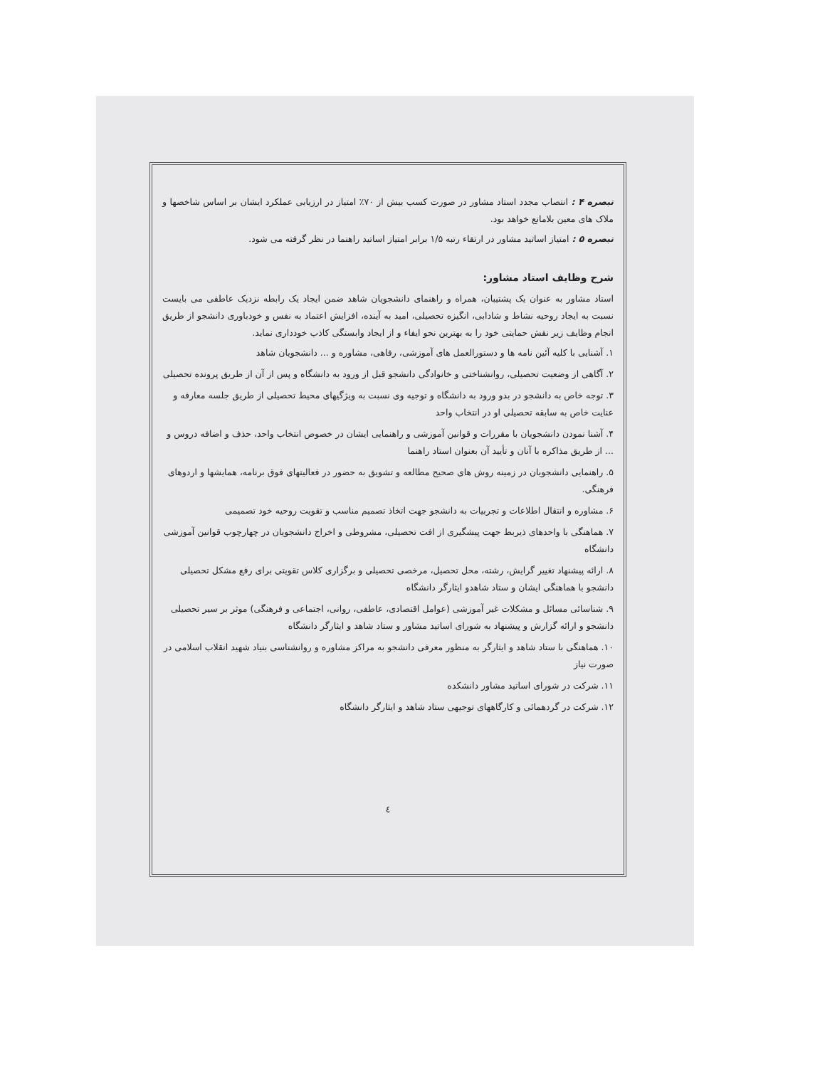تبصره ۴ : انتصاب مجدد استاد مشاور در صورت کسب بیش از ۷۰٪ امتیاز در ارزیابی عملکرد ایشان بر اساس شاخصها و ملاک های معین بلامانع خواهد بود.
تبصره ۵ : امتیاز اساتید مشاور در ارتقاء رتبه ۱/۵ برابر امتیاز اساتید راهنما در نظر گرفته می شود.
شرح وظایف استاد مشاور:
استاد مشاور به عنوان یک پشتیبان، همراه و راهنمای دانشجویان شاهد ضمن ایجاد یک رابطه نزدیک عاطفی می بایست نسبت به ایجاد روحیه نشاط و شادابی، انگیزه تحصیلی، امید به آینده، افزایش اعتماد به نفس و خودباوری دانشجو از طریق انجام وظایف زیر نقش حمایتی خود را به بهترین نحو ایفاء و از ایجاد وابستگی کاذب خودداری نماید.
۱. آشنایی با کلیه آئین نامه ها و دستورالعمل های آموزشی، رفاهی، مشاوره و ... دانشجویان شاهد
۲. آگاهی از وضعیت تحصیلی، روانشناختی و خانوادگی دانشجو قبل از ورود به دانشگاه و پس از آن از طریق پرونده تحصیلی
۳. توجه خاص به دانشجو در بدو ورود به دانشگاه و توجیه وی نسبت به ویژگیهای محیط تحصیلی از طریق جلسه معارفه و عنایت خاص به سابقه تحصیلی او در انتخاب واحد
۴. آشنا نمودن دانشجویان با مقررات و قوانین آموزشی و راهنمایی ایشان در خصوص انتخاب واحد، حذف و اضافه دروس و ... از طریق مذاکره با آنان و تأیید آن بعنوان استاد راهنما
۵. راهنمایی دانشجویان در زمینه روش های صحیح مطالعه و تشویق به حضور در فعالیتهای فوق برنامه، همایشها و اردوهای فرهنگی.
۶. مشاوره و انتقال اطلاعات و تجربیات به دانشجو جهت اتخاذ تصمیم مناسب و تقویت روحیه خود تصمیمی
۷. هماهنگی با واحدهای ذیربط جهت پیشگیری از افت تحصیلی، مشروطی و اخراج دانشجویان در چهارچوب قوانین آموزشی دانشگاه
۸. ارائه پیشنهاد تغییر گرایش، رشته، محل تحصیل، مرخصی تحصیلی و برگزاری کلاس تقویتی برای رفع مشکل تحصیلی دانشجو با هماهنگی ایشان و ستاد شاهدو ایثارگر دانشگاه
۹. شناسائی مسائل و مشکلات غیر آموزشی (عوامل اقتصادی، عاطفی، روانی، اجتماعی و فرهنگی) موثر بر سیر تحصیلی دانشجو و ارائه گزارش و پیشنهاد به شورای اساتید مشاور و ستاد شاهد و ایثارگر دانشگاه
۱۰. هماهنگی با ستاد شاهد و ایثارگر به منظور معرفی دانشجو به مراکز مشاوره و روانشناسی بنیاد شهید انقلاب اسلامی در صورت نیاز
۱۱. شرکت در شورای اساتید مشاور دانشکده
۱۲. شرکت در گردهمائی و کارگاههای توجیهی ستاد شاهد و ایثارگر دانشگاه
٤